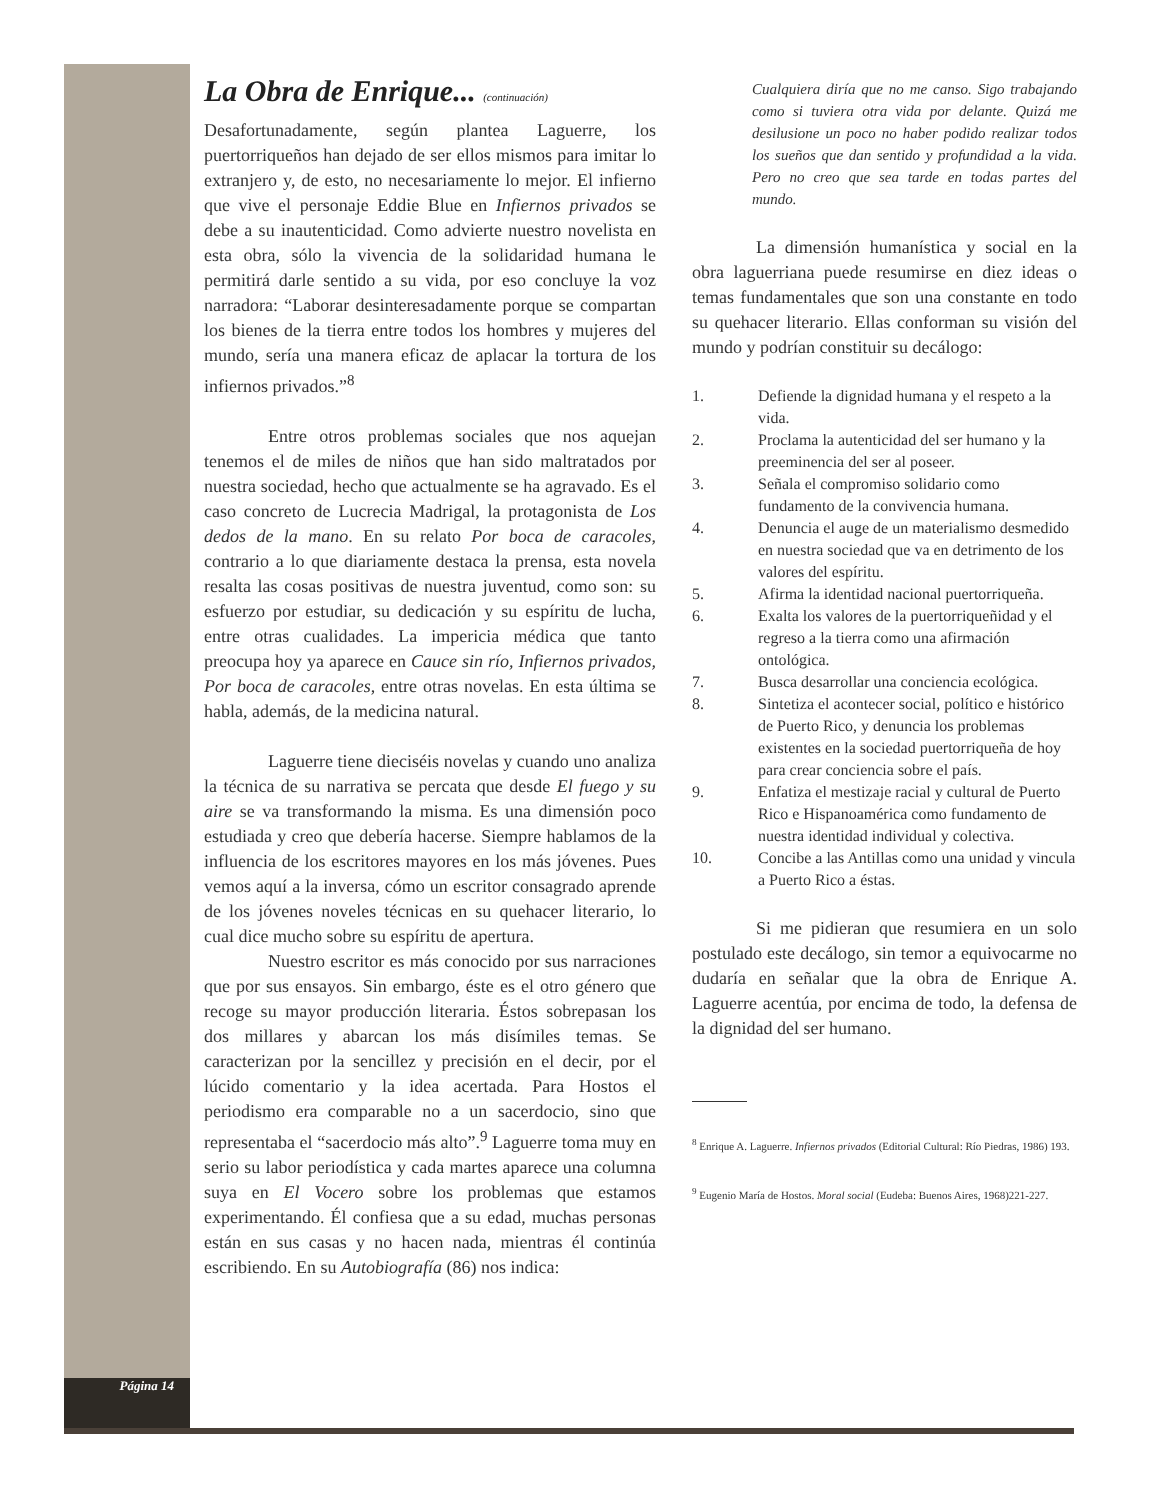Página 14
La Obra de Enrique... (continuación)
Desafortunadamente, según plantea Laguerre, los puertorriqueños han dejado de ser ellos mismos para imitar lo extranjero y, de esto, no necesariamente lo mejor. El infierno que vive el personaje Eddie Blue en Infiernos privados se debe a su inautenticidad. Como advierte nuestro novelista en esta obra, sólo la vivencia de la solidaridad humana le permitirá darle sentido a su vida, por eso concluye la voz narradora: “Laborar desinteresadamente porque se compartan los bienes de la tierra entre todos los hombres y mujeres del mundo, sería una manera eficaz de aplacar la tortura de los infiernos privados.”<sup>8</sup>
Entre otros problemas sociales que nos aquejan tenemos el de miles de niños que han sido maltratados por nuestra sociedad, hecho que actualmente se ha agravado. Es el caso concreto de Lucrecia Madrigal, la protagonista de Los dedos de la mano. En su relato Por boca de caracoles, contrario a lo que diariamente destaca la prensa, esta novela resalta las cosas positivas de nuestra juventud, como son: su esfuerzo por estudiar, su dedicación y su espíritu de lucha, entre otras cualidades. La impericia médica que tanto preocupa hoy ya aparece en Cauce sin río, Infiernos privados, Por boca de caracoles, entre otras novelas. En esta última se habla, además, de la medicina natural.
Laguerre tiene dieciséis novelas y cuando uno analiza la técnica de su narrativa se percata que desde El fuego y su aire se va transformando la misma. Es una dimensión poco estudiada y creo que debería hacerse. Siempre hablamos de la influencia de los escritores mayores en los más jóvenes. Pues vemos aquí a la inversa, cómo un escritor consagrado aprende de los jóvenes noveles técnicas en su quehacer literario, lo cual dice mucho sobre su espíritu de apertura.
Nuestro escritor es más conocido por sus narraciones que por sus ensayos. Sin embargo, éste es el otro género que recoge su mayor producción literaria. Éstos sobrepasan los dos millares y abarcan los más disímiles temas. Se caracterizan por la sencillez y precisión en el decir, por el lúcido comentario y la idea acertada. Para Hostos el periodismo era comparable no a un sacerdocio, sino que representaba el “sacerdocio más alto”.<sup>9</sup> Laguerre toma muy en serio su labor periodística y cada martes aparece una columna suya en El Vocero sobre los problemas que estamos experimentando. Él confiesa que a su edad, muchas personas están en sus casas y no hacen nada, mientras él continúa escribiendo. En su Autobiografía (86) nos indica:
Cualquiera diría que no me canso. Sigo trabajando como si tuviera otra vida por delante. Quizá me desilusione un poco no haber podido realizar todos los sueños que dan sentido y profundidad a la vida. Pero no creo que sea tarde en todas partes del mundo.
La dimensión humanística y social en la obra laguerriana puede resumirse en diez ideas o temas fundamentales que son una constante en todo su quehacer literario. Ellas conforman su visión del mundo y podrían constituir su decálogo:
1. Defiende la dignidad humana y el respeto a la vida.
2. Proclama la autenticidad del ser humano y la preeminencia del ser al poseer.
3. Señala el compromiso solidario como fundamento de la convivencia humana.
4. Denuncia el auge de un materialismo desmedido en nuestra sociedad que va en detrimento de los valores del espíritu.
5. Afirma la identidad nacional puertorriqueña.
6. Exalta los valores de la puertorriqueñidad y el regreso a la tierra como una afirmación ontológica.
7. Busca desarrollar una conciencia ecológica.
8. Sintetiza el acontecer social, político e histórico de Puerto Rico, y denuncia los problemas existentes en la sociedad puertorriqueña de hoy para crear conciencia sobre el país.
9. Enfatiza el mestizaje racial y cultural de Puerto Rico e Hispanoamérica como fundamento de nuestra identidad individual y colectiva.
10. Concibe a las Antillas como una unidad y vincula a Puerto Rico a éstas.
Si me pidieran que resumiera en un solo postulado este decálogo, sin temor a equivocarme no dudaría en señalar que la obra de Enrique A. Laguerre acentúa, por encima de todo, la defensa de la dignidad del ser humano.
<sup>8</sup> Enrique A. Laguerre. Infiernos privados (Editorial Cultural: Río Piedras, 1986) 193.
<sup>9</sup> Eugenio María de Hostos. Moral social (Eudeba: Buenos Aires, 1968)221-227.